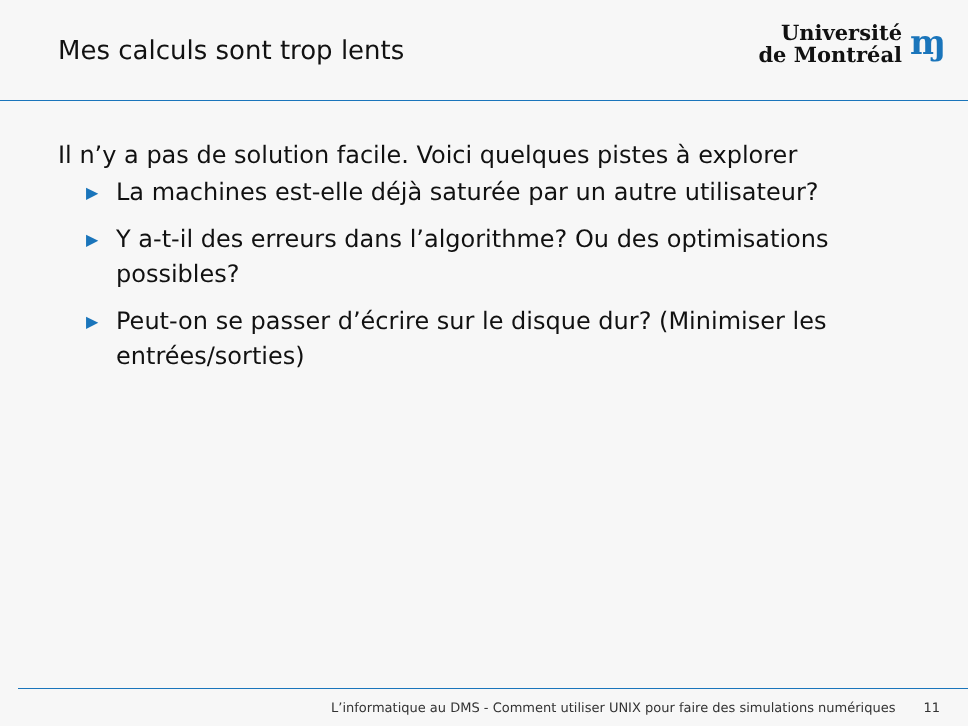Mes calculs sont trop lents
Université
de Montréal
ɱ
Il n’y a pas de solution facile. Voici quelques pistes à explorer
▶ La machines est-elle déjà saturée par un autre utilisateur?
▶ Y a-t-il des erreurs dans l’algorithme? Ou des optimisations possibles?
▶ Peut-on se passer d’écrire sur le disque dur? (Minimiser les entrées/sorties)
L’informatique au DMS - Comment utiliser UNIX pour faire des simulations numériques 11